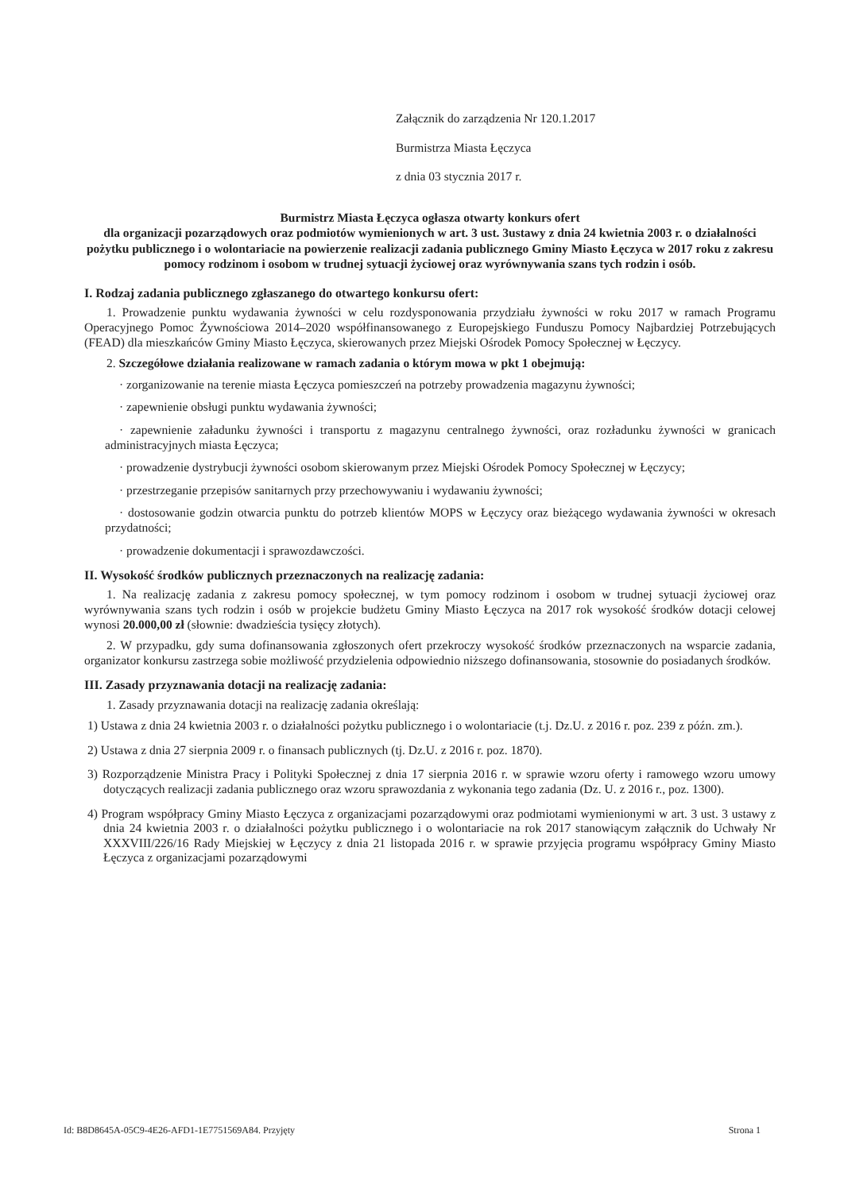Załącznik do zarządzenia Nr 120.1.2017
Burmistrza Miasta Łęczyca
z dnia 03 stycznia 2017 r.
Burmistrz Miasta Łęczyca ogłasza otwarty konkurs ofert
dla organizacji pozarządowych oraz podmiotów wymienionych w art. 3 ust. 3ustawy z dnia 24 kwietnia 2003 r. o działalności pożytku publicznego i o wolontariacie na powierzenie realizacji zadania publicznego Gminy Miasto Łęczyca w 2017 roku z zakresu pomocy rodzinom i osobom w trudnej sytuacji życiowej oraz wyrównywania szans tych rodzin i osób.
I. Rodzaj zadania publicznego zgłaszanego do otwartego konkursu ofert:
1. Prowadzenie punktu wydawania żywności w celu rozdysponowania przydziału żywności w roku 2017 w ramach Programu Operacyjnego Pomoc Żywnościowa 2014–2020 współfinansowanego z Europejskiego Funduszu Pomocy Najbardziej Potrzebujących (FEAD) dla mieszkańców Gminy Miasto Łęczyca, skierowanych przez Miejski Ośrodek Pomocy Społecznej w Łęczycy.
2. Szczegółowe działania realizowane w ramach zadania o którym mowa w pkt 1 obejmują:
· zorganizowanie na terenie miasta Łęczyca pomieszczeń na potrzeby prowadzenia magazynu żywności;
· zapewnienie obsługi punktu wydawania żywności;
· zapewnienie załadunku żywności i transportu z magazynu centralnego żywności, oraz rozładunku żywności w granicach administracyjnych miasta Łęczyca;
· prowadzenie dystrybucji żywności osobom skierowanym przez Miejski Ośrodek Pomocy Społecznej w Łęczycy;
· przestrzeganie przepisów sanitarnych przy przechowywaniu i wydawaniu żywności;
· dostosowanie godzin otwarcia punktu do potrzeb klientów MOPS w Łęczycy oraz bieżącego wydawania żywności w okresach przydatności;
· prowadzenie dokumentacji i sprawozdawczości.
II. Wysokość środków publicznych przeznaczonych na realizację zadania:
1. Na realizację zadania z zakresu pomocy społecznej, w tym pomocy rodzinom i osobom w trudnej sytuacji życiowej oraz wyrównywania szans tych rodzin i osób w projekcie budżetu Gminy Miasto Łęczyca na 2017 rok wysokość środków dotacji celowej wynosi 20.000,00 zł (słownie: dwadzieścia tysięcy złotych).
2. W przypadku, gdy suma dofinansowania zgłoszonych ofert przekroczy wysokość środków przeznaczonych na wsparcie zadania, organizator konkursu zastrzega sobie możliwość przydzielenia odpowiednio niższego dofinansowania, stosownie do posiadanych środków.
III. Zasady przyznawania dotacji na realizację zadania:
1. Zasady przyznawania dotacji na realizację zadania określają:
1) Ustawa z dnia 24 kwietnia 2003 r. o działalności pożytku publicznego i o wolontariacie (t.j. Dz.U. z 2016 r. poz. 239 z późn. zm.).
2) Ustawa z dnia 27 sierpnia 2009 r. o finansach publicznych (tj. Dz.U. z 2016 r. poz. 1870).
3) Rozporządzenie Ministra Pracy i Polityki Społecznej z dnia 17 sierpnia 2016 r. w sprawie wzoru oferty i ramowego wzoru umowy dotyczących realizacji zadania publicznego oraz wzoru sprawozdania z wykonania tego zadania (Dz. U. z 2016 r., poz. 1300).
4) Program współpracy Gminy Miasto Łęczyca z organizacjami pozarządowymi oraz podmiotami wymienionymi w art. 3 ust. 3 ustawy z dnia 24 kwietnia 2003 r. o działalności pożytku publicznego i o wolontariacie na rok 2017 stanowiącym załącznik do Uchwały Nr XXXVIII/226/16 Rady Miejskiej w Łęczycy z dnia 21 listopada 2016 r. w sprawie przyjęcia programu współpracy Gminy Miasto Łęczyca z organizacjami pozarządowymi
Id: B8D8645A-05C9-4E26-AFD1-1E7751569A84. Przyjęty Strona 1